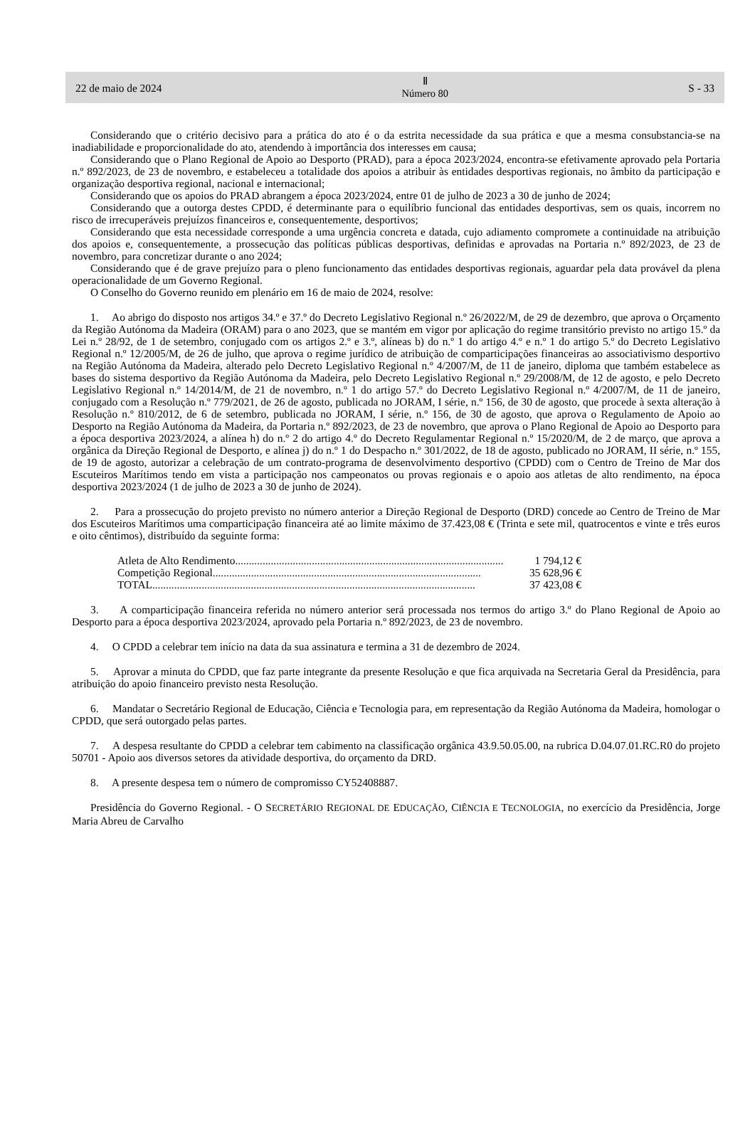22 de maio de 2024 Ⅱ
Número 80 S - 33
Considerando que o critério decisivo para a prática do ato é o da estrita necessidade da sua prática e que a mesma consubstancia-se na inadiabilidade e proporcionalidade do ato, atendendo à importância dos interesses em causa;
Considerando que o Plano Regional de Apoio ao Desporto (PRAD), para a época 2023/2024, encontra-se efetivamente aprovado pela Portaria n.º 892/2023, de 23 de novembro, e estabeleceu a totalidade dos apoios a atribuir às entidades desportivas regionais, no âmbito da participação e organização desportiva regional, nacional e internacional;
Considerando que os apoios do PRAD abrangem a época 2023/2024, entre 01 de julho de 2023 a 30 de junho de 2024;
Considerando que a outorga destes CPDD, é determinante para o equilíbrio funcional das entidades desportivas, sem os quais, incorrem no risco de irrecuperáveis prejuízos financeiros e, consequentemente, desportivos;
Considerando que esta necessidade corresponde a uma urgência concreta e datada, cujo adiamento compromete a continuidade na atribuição dos apoios e, consequentemente, a prossecução das políticas públicas desportivas, definidas e aprovadas na Portaria n.º 892/2023, de 23 de novembro, para concretizar durante o ano 2024;
Considerando que é de grave prejuízo para o pleno funcionamento das entidades desportivas regionais, aguardar pela data provável da plena operacionalidade de um Governo Regional.
O Conselho do Governo reunido em plenário em 16 de maio de 2024, resolve:
1. Ao abrigo do disposto nos artigos 34.º e 37.º do Decreto Legislativo Regional n.º 26/2022/M, de 29 de dezembro, que aprova o Orçamento da Região Autónoma da Madeira (ORAM) para o ano 2023, que se mantém em vigor por aplicação do regime transitório previsto no artigo 15.º da Lei n.º 28/92, de 1 de setembro, conjugado com os artigos 2.º e 3.º, alíneas b) do n.º 1 do artigo 4.º e n.º 1 do artigo 5.º do Decreto Legislativo Regional n.º 12/2005/M, de 26 de julho, que aprova o regime jurídico de atribuição de comparticipações financeiras ao associativismo desportivo na Região Autónoma da Madeira, alterado pelo Decreto Legislativo Regional n.º 4/2007/M, de 11 de janeiro, diploma que também estabelece as bases do sistema desportivo da Região Autónoma da Madeira, pelo Decreto Legislativo Regional n.º 29/2008/M, de 12 de agosto, e pelo Decreto Legislativo Regional n.º 14/2014/M, de 21 de novembro, n.º 1 do artigo 57.º do Decreto Legislativo Regional n.º 4/2007/M, de 11 de janeiro, conjugado com a Resolução n.º 779/2021, de 26 de agosto, publicada no JORAM, I série, n.º 156, de 30 de agosto, que procede à sexta alteração à Resolução n.º 810/2012, de 6 de setembro, publicada no JORAM, I série, n.º 156, de 30 de agosto, que aprova o Regulamento de Apoio ao Desporto na Região Autónoma da Madeira, da Portaria n.º 892/2023, de 23 de novembro, que aprova o Plano Regional de Apoio ao Desporto para a época desportiva 2023/2024, a alínea h) do n.º 2 do artigo 4.º do Decreto Regulamentar Regional n.º 15/2020/M, de 2 de março, que aprova a orgânica da Direção Regional de Desporto, e alínea j) do n.º 1 do Despacho n.º 301/2022, de 18 de agosto, publicado no JORAM, II série, n.º 155, de 19 de agosto, autorizar a celebração de um contrato-programa de desenvolvimento desportivo (CPDD) com o Centro de Treino de Mar dos Escuteiros Marítimos tendo em vista a participação nos campeonatos ou provas regionais e o apoio aos atletas de alto rendimento, na época desportiva 2023/2024 (1 de julho de 2023 a 30 de junho de 2024).
2. Para a prossecução do projeto previsto no número anterior a Direção Regional de Desporto (DRD) concede ao Centro de Treino de Mar dos Escuteiros Marítimos uma comparticipação financeira até ao limite máximo de 37.423,08 € (Trinta e sete mil, quatrocentos e vinte e três euros e oito cêntimos), distribuído da seguinte forma:
Atleta de Alto Rendimento.................................................................................................. 1 794,12 €
Competição Regional.................................................................................................. 35 628,96 €
TOTAL...................................................................................................................... 37 423,08 €
3. A comparticipação financeira referida no número anterior será processada nos termos do artigo 3.º do Plano Regional de Apoio ao Desporto para a época desportiva 2023/2024, aprovado pela Portaria n.º 892/2023, de 23 de novembro.
4. O CPDD a celebrar tem início na data da sua assinatura e termina a 31 de dezembro de 2024.
5. Aprovar a minuta do CPDD, que faz parte integrante da presente Resolução e que fica arquivada na Secretaria Geral da Presidência, para atribuição do apoio financeiro previsto nesta Resolução.
6. Mandatar o Secretário Regional de Educação, Ciência e Tecnologia para, em representação da Região Autónoma da Madeira, homologar o CPDD, que será outorgado pelas partes.
7. A despesa resultante do CPDD a celebrar tem cabimento na classificação orgânica 43.9.50.05.00, na rubrica D.04.07.01.RC.R0 do projeto 50701 - Apoio aos diversos setores da atividade desportiva, do orçamento da DRD.
8. A presente despesa tem o número de compromisso CY52408887.
Presidência do Governo Regional. - O SECRETÁRIO REGIONAL DE EDUCAÇÃO, CIÊNCIA E TECNOLOGIA, no exercício da Presidência, Jorge Maria Abreu de Carvalho